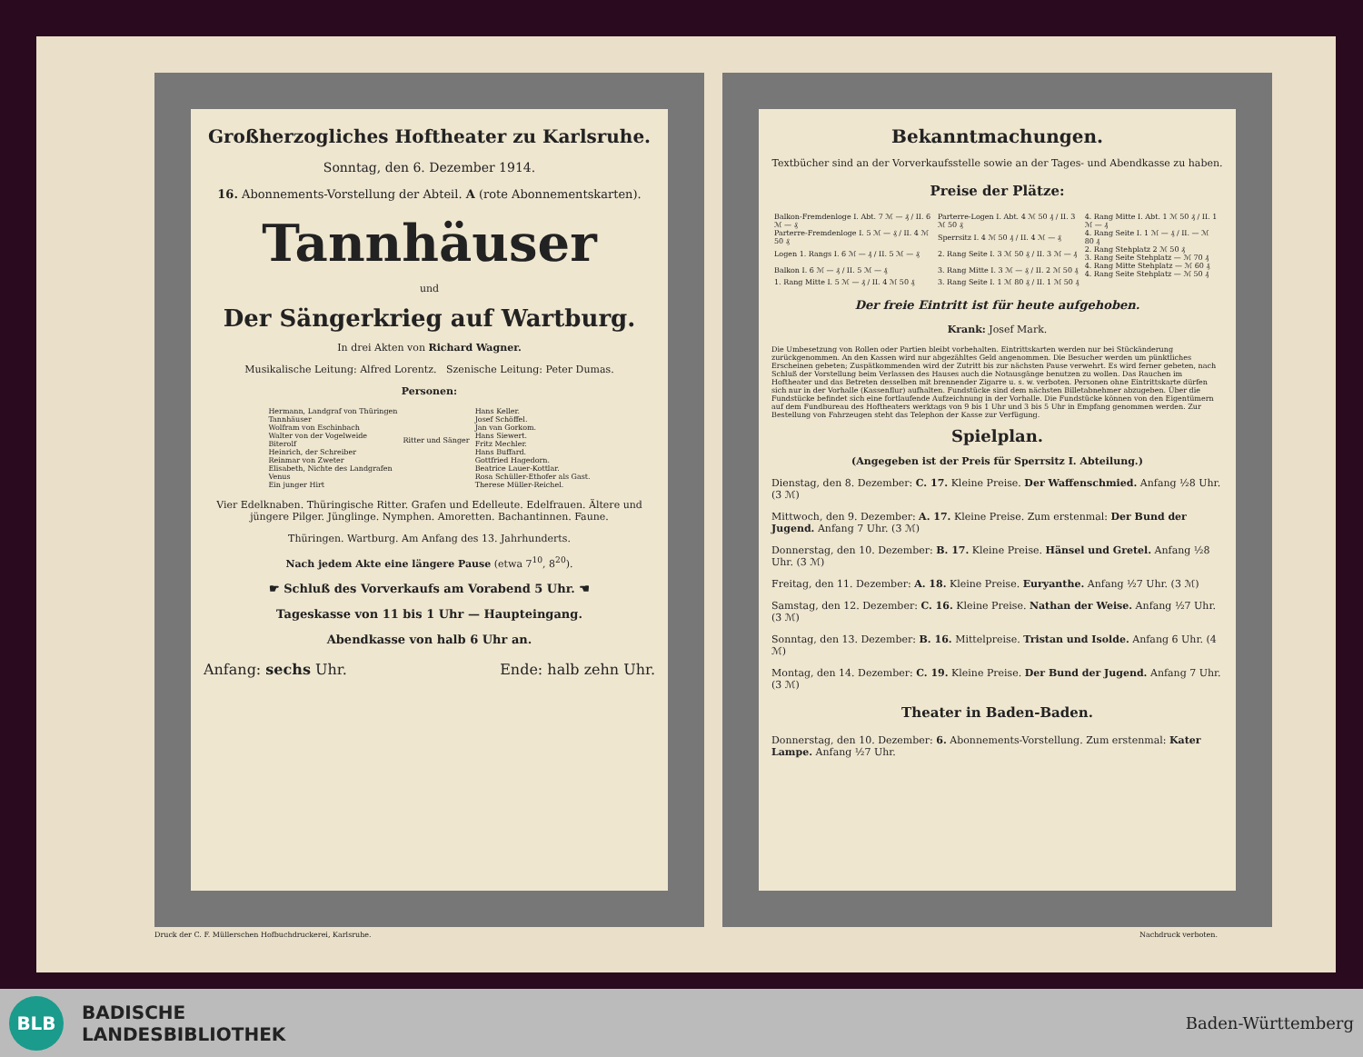Großherzogliches Hoftheater zu Karlsruhe.
Sonntag, den 6. Dezember 1914.
16. Abonnements-Vorstellung der Abteil. A (rote Abonnementskarten).
Tannhäuser
und
Der Sängerkrieg auf Wartburg.
In drei Akten von Richard Wagner.
Musikalische Leitung: Alfred Lorentz. Szenische Leitung: Peter Dumas.
Personen:
| Hermann, Landgraf von Thüringen | | Hans Keller. |
| Tannhäuser | Ritter und Sänger | Josef Schöffel. |
| Wolfram von Eschinbach | | Jan van Gorkom. |
| Walter von der Vogelweide | | Hans Siewert. |
| Biterolf | | Fritz Mechler. |
| Heinrich, der Schreiber | | Hans Buffard. |
| Reinmar von Zweter | | Gottfried Hagedorn. |
| Elisabeth, Nichte des Landgrafen | | Beatrice Lauer-Kottlar. |
| Venus | | Rosa Schüller-Ethofer als Gast. |
| Ein junger Hirt | | Therese Müller-Reichel. |
Vier Edelknaben. Thüringische Ritter. Grafen und Edelleute. Edelfrauen. Ältere und jüngere Pilger. Jünglinge. Nymphen. Amoretten. Bachantinnen. Faune.
Thüringen. Wartburg. Am Anfang des 13. Jahrhunderts.
Nach jedem Akte eine längere Pause (etwa 7<sup>10</sup>, 8<sup>20</sup>).
☛ Schluß des Vorverkaufs am Vorabend 5 Uhr. ☚
Tageskasse von 11 bis 1 Uhr — Haupteingang.
Abendkasse von halb 6 Uhr an.
Anfang: sechs Uhr. Ende: halb zehn Uhr.
Bekanntmachungen.
Textbücher sind an der Vorverkaufsstelle sowie an der Tages- und Abendkasse zu haben.
Preise der Plätze:
| Balkon-Fremdenloge I. Abt. 7 ℳ — ₰ / II. 6 ℳ — ₰ | Parterre-Logen I. Abt. 4 ℳ 50 ₰ / II. 3 ℳ 50 ₰ | 4. Rang Mitte I. Abt. 1 ℳ 50 ₰ / II. 1 ℳ — ₰ |
| Parterre-Fremdenloge I. 5 ℳ — ₰ / II. 4 ℳ 50 ₰ | Sperrsitz I. 4 ℳ 50 ₰ / II. 4 ℳ — ₰ | 4. Rang Seite I. 1 ℳ — ₰ / II. — ℳ 80 ₰ |
| Logen 1. Rangs I. 6 ℳ — ₰ / II. 5 ℳ — ₰ | 2. Rang Seite I. 3 ℳ 50 ₰ / II. 3 ℳ — ₰ | 2. Rang Stehplatz 2 ℳ 50 ₰ 3. Rang Seite Stehplatz — ℳ 70 ₰ |
| Balkon I. 6 ℳ — ₰ / II. 5 ℳ — ₰ | 3. Rang Mitte I. 3 ℳ — ₰ / II. 2 ℳ 50 ₰ | 4. Rang Mitte Stehplatz — ℳ 60 ₰ 4. Rang Seite Stehplatz — ℳ 50 ₰ |
| 1. Rang Mitte I. 5 ℳ — ₰ / II. 4 ℳ 50 ₰ | 3. Rang Seite I. 1 ℳ 80 ₰ / II. 1 ℳ 50 ₰ | |
Der freie Eintritt ist für heute aufgehoben.
Krank: Josef Mark.
Die Umbesetzung von Rollen oder Partien bleibt vorbehalten. Eintrittskarten werden nur bei Stückänderung zurückgenommen. An den Kassen wird nur abgezähltes Geld angenommen. Die Besucher werden um pünktliches Erscheinen gebeten; Zuspätkommenden wird der Zutritt bis zur nächsten Pause verwehrt. Es wird ferner gebeten, nach Schluß der Vorstellung beim Verlassen des Hauses auch die Notausgänge benutzen zu wollen. Das Rauchen im Hoftheater und das Betreten desselben mit brennender Zigarre u. s. w. verboten. Personen ohne Eintrittskarte dürfen sich nur in der Vorhalle (Kassenflur) aufhalten. Fundstücke sind dem nächsten Billetabnehmer abzugeben. Über die Fundstücke befindet sich eine fortlaufende Aufzeichnung in der Vorhalle. Die Fundstücke können von den Eigentümern auf dem Fundbureau des Hoftheaters werktags von 9 bis 1 Uhr und 3 bis 5 Uhr in Empfang genommen werden. Zur Bestellung von Fahrzeugen steht das Telephon der Kasse zur Verfügung.
Spielplan.
(Angegeben ist der Preis für Sperrsitz I. Abteilung.)
Dienstag, den 8. Dezember: C. 17. Kleine Preise. Der Waffenschmied. Anfang ½8 Uhr. (3 ℳ)
Mittwoch, den 9. Dezember: A. 17. Kleine Preise. Zum erstenmal: Der Bund der Jugend. Anfang 7 Uhr. (3 ℳ)
Donnerstag, den 10. Dezember: B. 17. Kleine Preise. Hänsel und Gretel. Anfang ½8 Uhr. (3 ℳ)
Freitag, den 11. Dezember: A. 18. Kleine Preise. Euryanthe. Anfang ½7 Uhr. (3 ℳ)
Samstag, den 12. Dezember: C. 16. Kleine Preise. Nathan der Weise. Anfang ½7 Uhr. (3 ℳ)
Sonntag, den 13. Dezember: B. 16. Mittelpreise. Tristan und Isolde. Anfang 6 Uhr. (4 ℳ)
Montag, den 14. Dezember: C. 19. Kleine Preise. Der Bund der Jugend. Anfang 7 Uhr. (3 ℳ)
Theater in Baden-Baden.
Donnerstag, den 10. Dezember: 6. Abonnements-Vorstellung. Zum erstenmal: Kater Lampe. Anfang ½7 Uhr.
Druck der C. F. Müllerschen Hofbuchdruckerei, Karlsruhe. Nachdruck verboten.
BLB
BADISCHE
LANDESBIBLIOTHEK
Baden-Württemberg